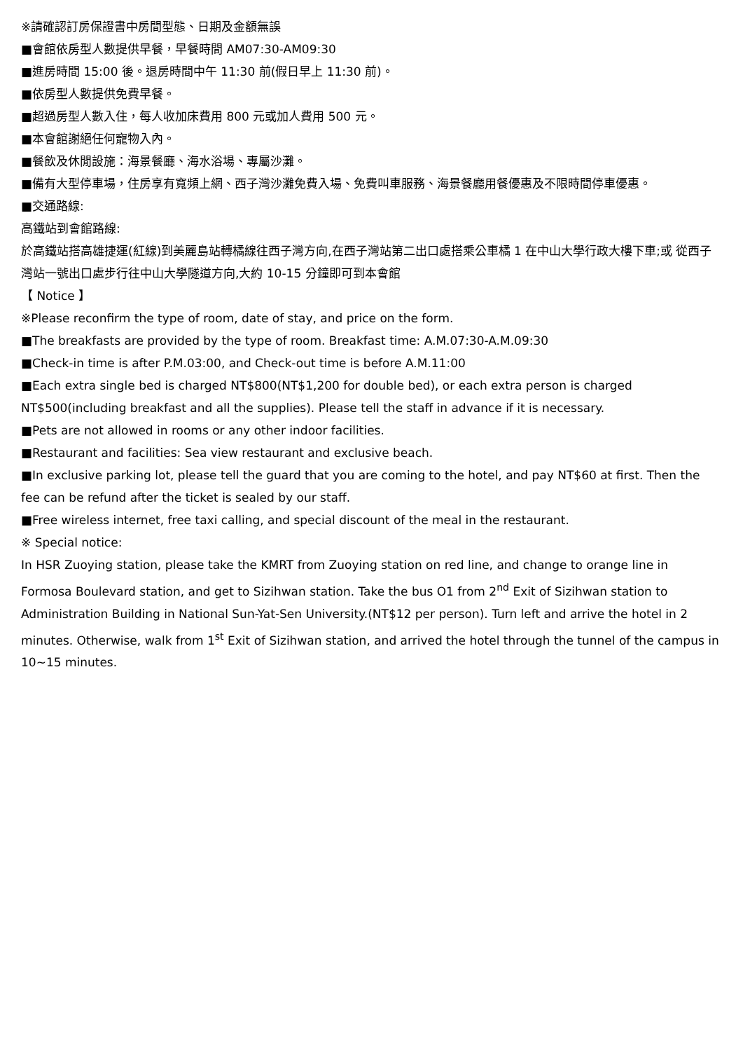※請確認訂房保證書中房間型態、日期及金額無誤
■會館依房型人數提供早餐，早餐時間 AM07:30-AM09:30
■進房時間 15:00 後。退房時間中午 11:30 前(假日早上 11:30 前)。
■依房型人數提供免費早餐。
■超過房型人數入住，每人收加床費用 800 元或加人費用 500 元。
■本會館謝絕任何寵物入內。
■餐飲及休閒設施：海景餐廳、海水浴場、專屬沙灘。
■備有大型停車場，住房享有寬頻上網、西子灣沙灘免費入場、免費叫車服務、海景餐廳用餐優惠及不限時間停車優惠。
■交通路線:
高鐵站到會館路線:
於高鐵站搭高雄捷運(紅線)到美麗島站轉橘線往西子灣方向,在西子灣站第二出口處搭乘公車橘 1 在中山大學行政大樓下車;或 從西子灣站一號出口處步行往中山大學隧道方向,大約 10-15 分鐘即可到本會館
【 Notice 】
※Please reconfirm the type of room, date of stay, and price on the form.
■The breakfasts are provided by the type of room. Breakfast time: A.M.07:30-A.M.09:30
■Check-in time is after P.M.03:00, and Check-out time is before A.M.11:00
■Each extra single bed is charged NT$800(NT$1,200 for double bed), or each extra person is charged NT$500(including breakfast and all the supplies). Please tell the staff in advance if it is necessary.
■Pets are not allowed in rooms or any other indoor facilities.
■Restaurant and facilities: Sea view restaurant and exclusive beach.
■In exclusive parking lot, please tell the guard that you are coming to the hotel, and pay NT$60 at first. Then the fee can be refund after the ticket is sealed by our staff.
■Free wireless internet, free taxi calling, and special discount of the meal in the restaurant.
※ Special notice:
In HSR Zuoying station, please take the KMRT from Zuoying station on red line, and change to orange line in Formosa Boulevard station, and get to Sizihwan station. Take the bus O1 from 2<sup>nd</sup> Exit of Sizihwan station to Administration Building in National Sun-Yat-Sen University.(NT$12 per person). Turn left and arrive the hotel in 2 minutes. Otherwise, walk from 1<sup>st</sup> Exit of Sizihwan station, and arrived the hotel through the tunnel of the campus in 10~15 minutes.